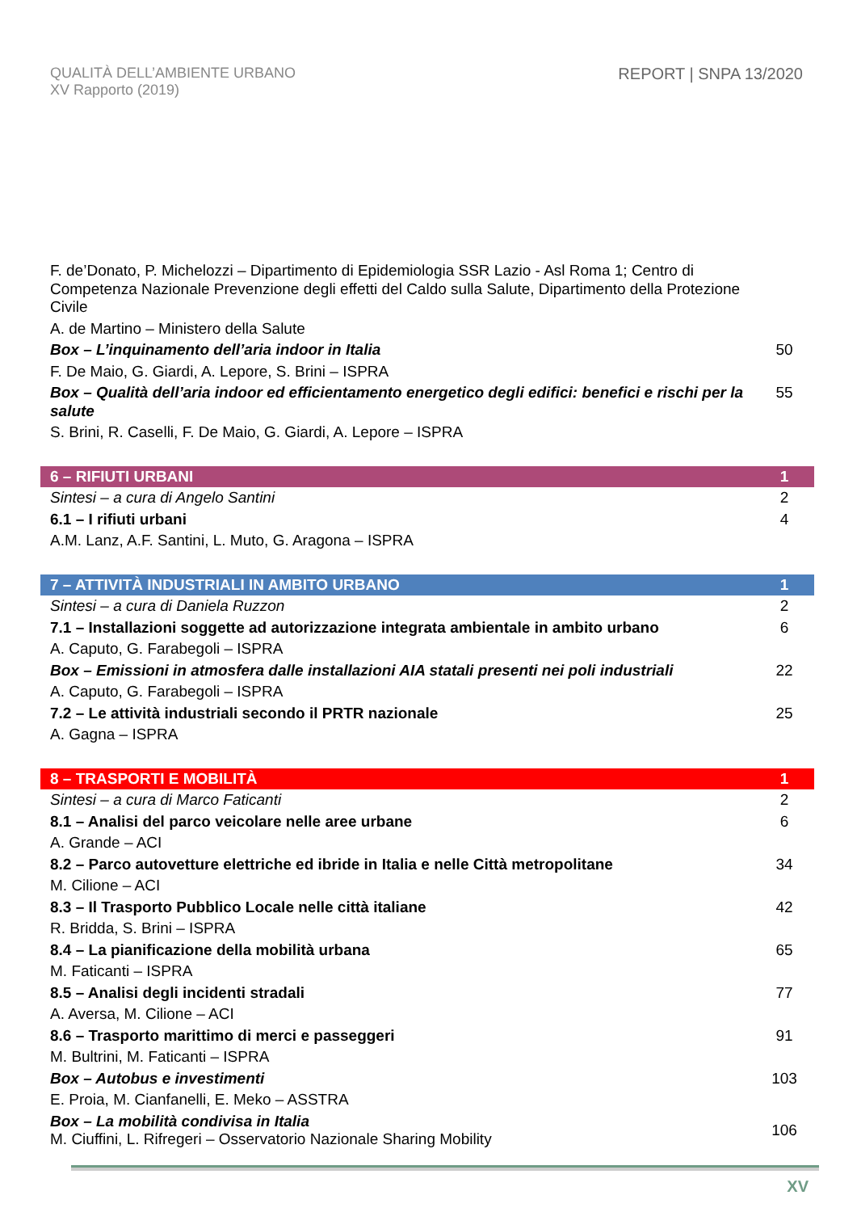QUALITÀ DELL’AMBIENTE URBANO
XV Rapporto (2019)
REPORT | SNPA 13/2020
| F. de’Donato, P. Michelozzi – Dipartimento di Epidemiologia SSR Lazio - Asl Roma 1; Centro di Competenza Nazionale Prevenzione degli effetti del Caldo sulla Salute, Dipartimento della Protezione Civile | |
| A. de Martino – Ministero della Salute | |
| Box – L’inquinamento dell’aria indoor in Italia | 50 |
| F. De Maio, G. Giardi, A. Lepore, S. Brini – ISPRA | |
| Box – Qualità dell’aria indoor ed efficientamento energetico degli edifici: benefici e rischi per la salute | 55 |
| S. Brini, R. Caselli, F. De Maio, G. Giardi, A. Lepore – ISPRA | |
| 6 – RIFIUTI URBANI | 1 |
| Sintesi – a cura di Angelo Santini | 2 |
| 6.1 – I rifiuti urbani | 4 |
| A.M. Lanz, A.F. Santini, L. Muto, G. Aragona – ISPRA | |
| 7 – ATTIVITÀ INDUSTRIALI IN AMBITO URBANO | 1 |
| Sintesi – a cura di Daniela Ruzzon | 2 |
| 7.1 – Installazioni soggette ad autorizzazione integrata ambientale in ambito urbano | 6 |
| A. Caputo, G. Farabegoli – ISPRA | |
| Box – Emissioni in atmosfera dalle installazioni AIA statali presenti nei poli industriali | 22 |
| A. Caputo, G. Farabegoli – ISPRA | |
| 7.2 – Le attività industriali secondo il PRTR nazionale | 25 |
| A. Gagna – ISPRA | |
| 8 – TRASPORTI E MOBILITÀ | 1 |
| Sintesi – a cura di Marco Faticanti | 2 |
| 8.1 – Analisi del parco veicolare nelle aree urbane | 6 |
| A. Grande – ACI | |
| 8.2 – Parco autovetture elettriche ed ibride in Italia e nelle Città metropolitane | 34 |
| M. Cilione – ACI | |
| 8.3 – Il Trasporto Pubblico Locale nelle città italiane | 42 |
| R. Bridda, S. Brini – ISPRA | |
| 8.4 – La pianificazione della mobilità urbana | 65 |
| M. Faticanti – ISPRA | |
| 8.5 – Analisi degli incidenti stradali | 77 |
| A. Aversa, M. Cilione – ACI | |
| 8.6 – Trasporto marittimo di merci e passeggeri | 91 |
| M. Bultrini, M. Faticanti – ISPRA | |
| Box – Autobus e investimenti | 103 |
| E. Proia, M. Cianfanelli, E. Meko – ASSTRA | |
| Box – La mobilità condivisa in Italia M. Ciuffini, L. Rifregeri – Osservatorio Nazionale Sharing Mobility | 106 |
XV